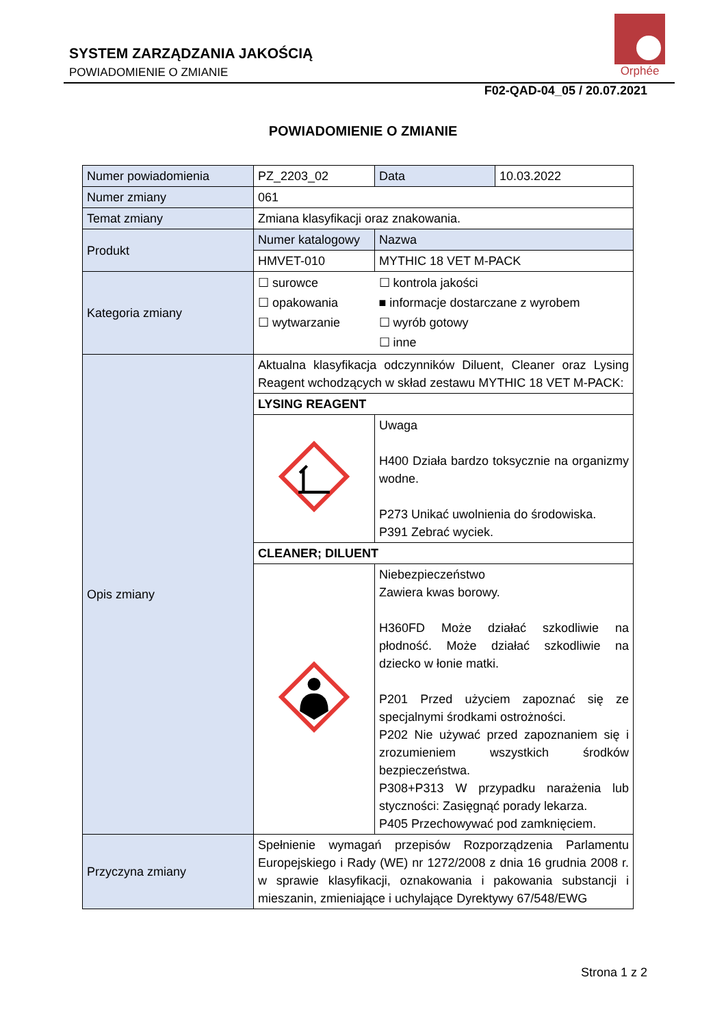SYSTEM ZARZĄDZANIA JAKOŚCIĄ
POWIADOMIENIE O ZMIANIE
Orphée
F02-QAD-04_05 / 20.07.2021
POWIADOMIENIE O ZMIANIE
| Numer powiadomienia | PZ_2203_02 | Data | 10.03.2022 |
| Numer zmiany | 061 | | |
| Temat zmiany | Zmiana klasyfikacji oraz znakowania. | | |
| Produkt | Numer katalogowy | Nazwa | |
| | HMVET-010 | MYTHIC 18 VET M-PACK | |
| Kategoria zmiany | ☐ surowce ☐ opakowania ☐ wytwarzanie | ☐ kontrola jakości ■ informacje dostarczane z wyrobem ☐ wyrób gotowy ☐ inne | |
| Opis zmiany | Aktualna klasyfikacja odczynników Diluent, Cleaner oraz Lysing Reagent wchodzących w skład zestawu MYTHIC 18 VET M-PACK: | | |
| | LYSING REAGENT | | |
| | | Uwaga H400 Działa bardzo toksycznie na organizmy wodne. P273 Unikać uwolnienia do środowiska. P391 Zebrać wyciek. | |
| | CLEANER; DILUENT | | |
| | | Niebezpieczeństwo Zawiera kwas borowy. H360FD Może działać szkodliwie na płodność. Może działać szkodliwie na dziecko w łonie matki. P201 Przed użyciem zapoznać się ze specjalnymi środkami ostrożności. P202 Nie używać przed zapoznaniem się i zrozumieniem wszystkich środków bezpieczeństwa. P308+P313 W przypadku narażenia lub styczności: Zasięgnąć porady lekarza. P405 Przechowywać pod zamknięciem. | |
| Przyczyna zmiany | Spełnienie wymagań przepisów Rozporządzenia Parlamentu Europejskiego i Rady (WE) nr 1272/2008 z dnia 16 grudnia 2008 r. w sprawie klasyfikacji, oznakowania i pakowania substancji i mieszanin, zmieniające i uchylające Dyrektywy 67/548/EWG | | |
Strona 1 z 2